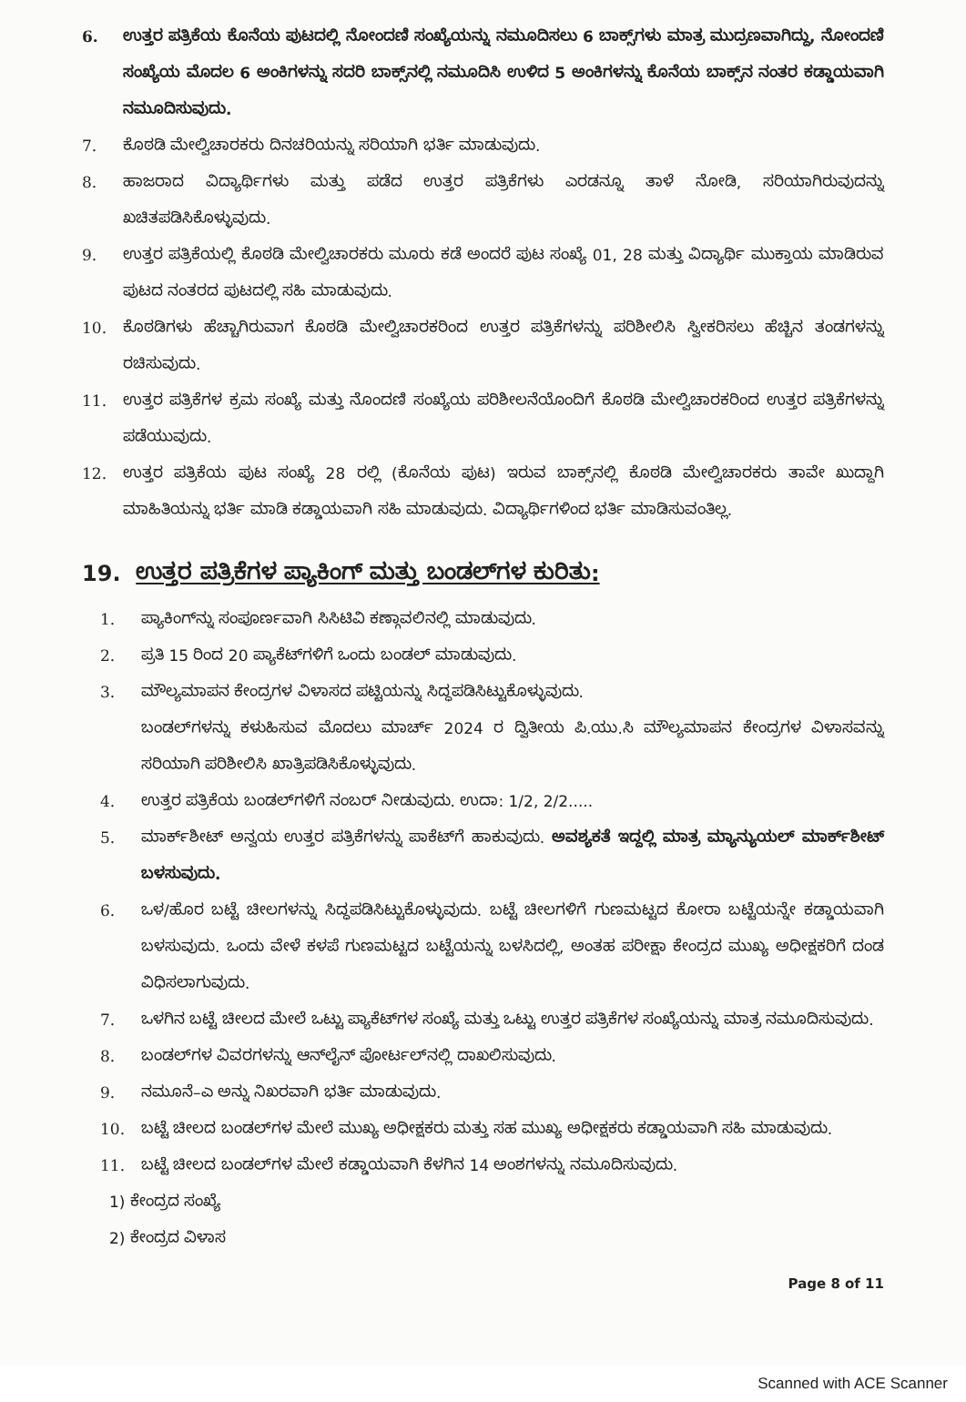6. ಉತ್ತರ ಪತ್ರಿಕೆಯ ಕೊನೆಯ ಪುಟದಲ್ಲಿ ನೋಂದಣಿ ಸಂಖ್ಯೆಯನ್ನು ನಮೂದಿಸಲು 6 ಬಾಕ್ಸ್‌ಗಳು ಮಾತ್ರ ಮುದ್ರಣವಾಗಿದ್ದು, ನೋಂದಣಿ ಸಂಖ್ಯೆಯ ಮೊದಲ 6 ಅಂಕಿಗಳನ್ನು ಸದರಿ ಬಾಕ್ಸ್‌ನಲ್ಲಿ ನಮೂದಿಸಿ ಉಳಿದ 5 ಅಂಕಿಗಳನ್ನು ಕೊನೆಯ ಬಾಕ್ಸ್‌ನ ನಂತರ ಕಡ್ಡಾಯವಾಗಿ ನಮೂದಿಸುವುದು.
7. ಕೊಠಡಿ ಮೇಲ್ವಿಚಾರಕರು ದಿನಚರಿಯನ್ನು ಸರಿಯಾಗಿ ಭರ್ತಿ ಮಾಡುವುದು.
8. ಹಾಜರಾದ ವಿದ್ಯಾರ್ಥಿಗಳು ಮತ್ತು ಪಡೆದ ಉತ್ತರ ಪತ್ರಿಕೆಗಳು ಎರಡನ್ನೂ ತಾಳೆ ನೋಡಿ, ಸರಿಯಾಗಿರುವುದನ್ನು ಖಚಿತಪಡಿಸಿಕೊಳ್ಳುವುದು.
9. ಉತ್ತರ ಪತ್ರಿಕೆಯಲ್ಲಿ ಕೊಠಡಿ ಮೇಲ್ವಿಚಾರಕರು ಮೂರು ಕಡೆ ಅಂದರೆ ಪುಟ ಸಂಖ್ಯೆ 01, 28 ಮತ್ತು ವಿದ್ಯಾರ್ಥಿ ಮುಕ್ತಾಯ ಮಾಡಿರುವ ಪುಟದ ನಂತರದ ಪುಟದಲ್ಲಿ ಸಹಿ ಮಾಡುವುದು.
10. ಕೊಠಡಿಗಳು ಹೆಚ್ಚಾಗಿರುವಾಗ ಕೊಠಡಿ ಮೇಲ್ವಿಚಾರಕರಿಂದ ಉತ್ತರ ಪತ್ರಿಕೆಗಳನ್ನು ಪರಿಶೀಲಿಸಿ ಸ್ವೀಕರಿಸಲು ಹೆಚ್ಚಿನ ತಂಡಗಳನ್ನು ರಚಿಸುವುದು.
11. ಉತ್ತರ ಪತ್ರಿಕೆಗಳ ಕ್ರಮ ಸಂಖ್ಯೆ ಮತ್ತು ನೊಂದಣಿ ಸಂಖ್ಯೆಯ ಪರಿಶೀಲನೆಯೊಂದಿಗೆ ಕೊಠಡಿ ಮೇಲ್ವಿಚಾರಕರಿಂದ ಉತ್ತರ ಪತ್ರಿಕೆಗಳನ್ನು ಪಡೆಯುವುದು.
12. ಉತ್ತರ ಪತ್ರಿಕೆಯ ಪುಟ ಸಂಖ್ಯೆ 28 ರಲ್ಲಿ (ಕೊನೆಯ ಪುಟ) ಇರುವ ಬಾಕ್ಸ್‌ನಲ್ಲಿ ಕೊಠಡಿ ಮೇಲ್ವಿಚಾರಕರು ತಾವೇ ಖುದ್ದಾಗಿ ಮಾಹಿತಿಯನ್ನು ಭರ್ತಿ ಮಾಡಿ ಕಡ್ಡಾಯವಾಗಿ ಸಹಿ ಮಾಡುವುದು. ವಿದ್ಯಾರ್ಥಿಗಳಿಂದ ಭರ್ತಿ ಮಾಡಿಸುವಂತಿಲ್ಲ.
19. ಉತ್ತರ ಪತ್ರಿಕೆಗಳ ಪ್ಯಾಕಿಂಗ್ ಮತ್ತು ಬಂಡಲ್‌ಗಳ ಕುರಿತು:
1. ಪ್ಯಾಕಿಂಗ್‌ನ್ನು ಸಂಪೂರ್ಣವಾಗಿ ಸಿಸಿಟಿವಿ ಕಣ್ಗಾವಲಿನಲ್ಲಿ ಮಾಡುವುದು.
2. ಪ್ರತಿ 15 ರಿಂದ 20 ಪ್ಯಾಕೆಟ್‌ಗಳಿಗೆ ಒಂದು ಬಂಡಲ್ ಮಾಡುವುದು.
3. ಮೌಲ್ಯಮಾಪನ ಕೇಂದ್ರಗಳ ವಿಳಾಸದ ಪಟ್ಟಿಯನ್ನು ಸಿದ್ಧಪಡಿಸಿಟ್ಟುಕೊಳ್ಳುವುದು.
ಬಂಡಲ್‌ಗಳನ್ನು ಕಳುಹಿಸುವ ಮೊದಲು ಮಾರ್ಚ್ 2024 ರ ದ್ವಿತೀಯ ಪಿ.ಯು.ಸಿ ಮೌಲ್ಯಮಾಪನ ಕೇಂದ್ರಗಳ ವಿಳಾಸವನ್ನು ಸರಿಯಾಗಿ ಪರಿಶೀಲಿಸಿ ಖಾತ್ರಿಪಡಿಸಿಕೊಳ್ಳುವುದು.
4. ಉತ್ತರ ಪತ್ರಿಕೆಯ ಬಂಡಲ್‌ಗಳಿಗೆ ನಂಬರ್ ನೀಡುವುದು. ಉದಾ: 1/2, 2/2.....
5. ಮಾರ್ಕ್‌ಶೀಟ್ ಅನ್ವಯ ಉತ್ತರ ಪತ್ರಿಕೆಗಳನ್ನು ಪಾಕೆಟ್‌ಗೆ ಹಾಕುವುದು. ಅವಶ್ಯಕತೆ ಇದ್ದಲ್ಲಿ ಮಾತ್ರ ಮ್ಯಾನ್ಯುಯಲ್ ಮಾರ್ಕ್‌ಶೀಟ್ ಬಳಸುವುದು.
6. ಒಳ/ಹೊರ ಬಟ್ಟೆ ಚೀಲಗಳನ್ನು ಸಿದ್ಧಪಡಿಸಿಟ್ಟುಕೊಳ್ಳುವುದು. ಬಟ್ಟೆ ಚೀಲಗಳಿಗೆ ಗುಣಮಟ್ಟದ ಕೋರಾ ಬಟ್ಟೆಯನ್ನೇ ಕಡ್ಡಾಯವಾಗಿ ಬಳಸುವುದು. ಒಂದು ವೇಳೆ ಕಳಪೆ ಗುಣಮಟ್ಟದ ಬಟ್ಟೆಯನ್ನು ಬಳಸಿದಲ್ಲಿ, ಅಂತಹ ಪರೀಕ್ಷಾ ಕೇಂದ್ರದ ಮುಖ್ಯ ಅಧೀಕ್ಷಕರಿಗೆ ದಂಡ ವಿಧಿಸಲಾಗುವುದು.
7. ಒಳಗಿನ ಬಟ್ಟೆ ಚೀಲದ ಮೇಲೆ ಒಟ್ಟು ಪ್ಯಾಕೆಟ್‌ಗಳ ಸಂಖ್ಯೆ ಮತ್ತು ಒಟ್ಟು ಉತ್ತರ ಪತ್ರಿಕೆಗಳ ಸಂಖ್ಯೆಯನ್ನು ಮಾತ್ರ ನಮೂದಿಸುವುದು.
8. ಬಂಡಲ್‌ಗಳ ವಿವರಗಳನ್ನು ಆನ್‌ಲೈನ್ ಪೋರ್ಟಲ್‌ನಲ್ಲಿ ದಾಖಲಿಸುವುದು.
9. ನಮೂನೆ–ಎ ಅನ್ನು ನಿಖರವಾಗಿ ಭರ್ತಿ ಮಾಡುವುದು.
10. ಬಟ್ಟೆ ಚೀಲದ ಬಂಡಲ್‌ಗಳ ಮೇಲೆ ಮುಖ್ಯ ಅಧೀಕ್ಷಕರು ಮತ್ತು ಸಹ ಮುಖ್ಯ ಅಧೀಕ್ಷಕರು ಕಡ್ಡಾಯವಾಗಿ ಸಹಿ ಮಾಡುವುದು.
11. ಬಟ್ಟೆ ಚೀಲದ ಬಂಡಲ್‌ಗಳ ಮೇಲೆ ಕಡ್ಡಾಯವಾಗಿ ಕೆಳಗಿನ 14 ಅಂಶಗಳನ್ನು ನಮೂದಿಸುವುದು.
1) ಕೇಂದ್ರದ ಸಂಖ್ಯೆ
2) ಕೇಂದ್ರದ ವಿಳಾಸ
Page 8 of 11
Scanned with ACE Scanner